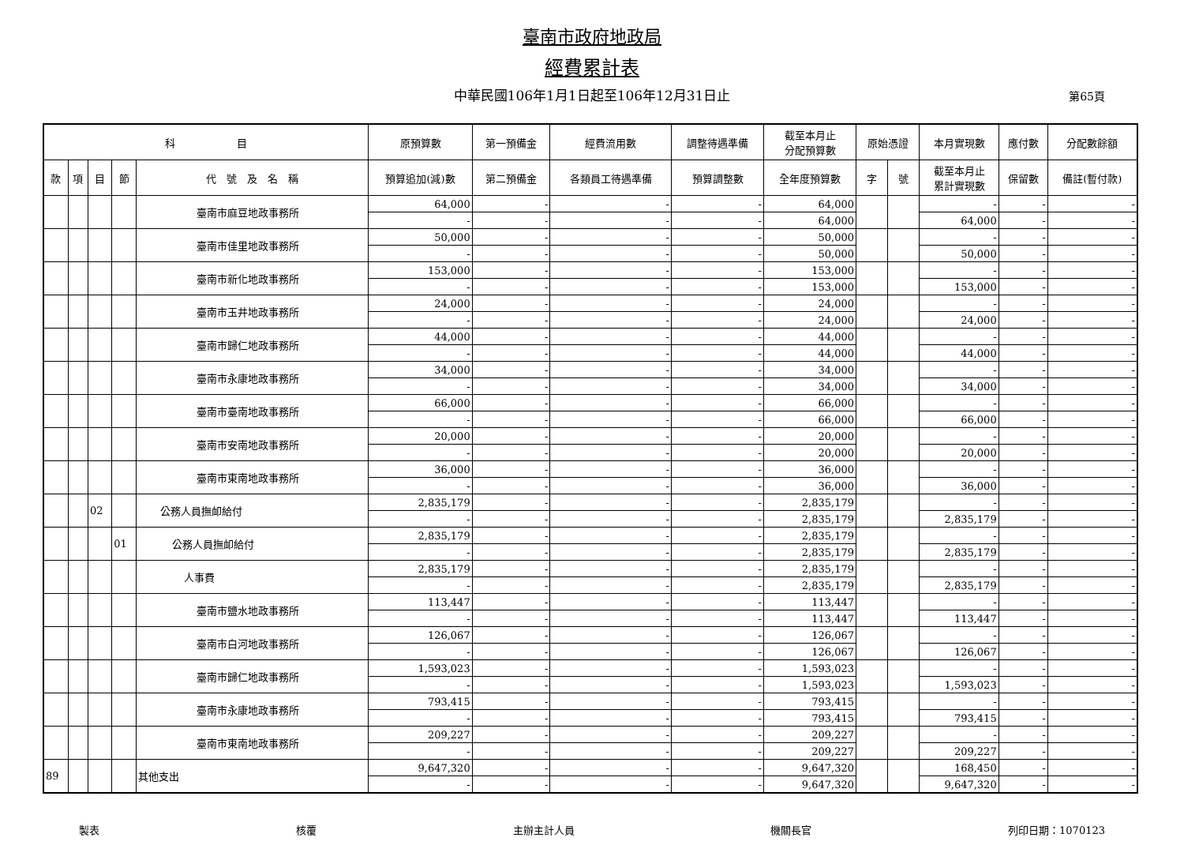臺南市政府地政局
經費累計表
中華民國106年1月1日起至106年12月31日止 第65頁
| 科 目 | | | | | 原預算數 | 第一預備金 | 經費流用數 | 調整待遇準備 | 截至本月止 分配預算數 | 原始憑證 | | 本月實現數 | 應付數 | 分配數餘額 |
| --- | --- | --- | --- | --- | --- | --- | --- | --- | --- | --- | --- | --- | --- | --- |
| 款 | 項 | 目 | 節 | 代 號 及 名 稱 | 預算追加(減)數 | 第二預備金 | 各類員工待遇準備 | 預算調整數 | 全年度預算數 | 字 | 號 | 截至本月止 累計實現數 | 保留數 | 備註(暫付款) |
| | | | | 臺南市麻豆地政事務所 | 64,000 | - | - | - | 64,000 | | | - | - | - |
| | | | | | - | - | - | - | 64,000 | | | 64,000 | - | - |
| | | | | 臺南市佳里地政事務所 | 50,000 | - | - | - | 50,000 | | | - | - | - |
| | | | | | - | - | - | - | 50,000 | | | 50,000 | - | - |
| | | | | 臺南市新化地政事務所 | 153,000 | - | - | - | 153,000 | | | - | - | - |
| | | | | | - | - | - | - | 153,000 | | | 153,000 | - | - |
| | | | | 臺南市玉井地政事務所 | 24,000 | - | - | - | 24,000 | | | - | - | - |
| | | | | | - | - | - | - | 24,000 | | | 24,000 | - | - |
| | | | | 臺南市歸仁地政事務所 | 44,000 | - | - | - | 44,000 | | | - | - | - |
| | | | | | - | - | - | - | 44,000 | | | 44,000 | - | - |
| | | | | 臺南市永康地政事務所 | 34,000 | - | - | - | 34,000 | | | - | - | - |
| | | | | | - | - | - | - | 34,000 | | | 34,000 | - | - |
| | | | | 臺南市臺南地政事務所 | 66,000 | - | - | - | 66,000 | | | - | - | - |
| | | | | | - | - | - | - | 66,000 | | | 66,000 | - | - |
| | | | | 臺南市安南地政事務所 | 20,000 | - | - | - | 20,000 | | | - | - | - |
| | | | | | - | - | - | - | 20,000 | | | 20,000 | - | - |
| | | | | 臺南市東南地政事務所 | 36,000 | - | - | - | 36,000 | | | - | - | - |
| | | | | | - | - | - | - | 36,000 | | | 36,000 | - | - |
| | | 02 | | 公務人員撫卹給付 | 2,835,179 | - | - | - | 2,835,179 | | | - | - | - |
| | | | | | - | - | - | - | 2,835,179 | | | 2,835,179 | - | - |
| | | | 01 | 公務人員撫卹給付 | 2,835,179 | - | - | - | 2,835,179 | | | - | - | - |
| | | | | | - | - | - | - | 2,835,179 | | | 2,835,179 | - | - |
| | | | | 人事費 | 2,835,179 | - | - | - | 2,835,179 | | | - | - | - |
| | | | | | - | - | - | - | 2,835,179 | | | 2,835,179 | - | - |
| | | | | 臺南市鹽水地政事務所 | 113,447 | - | - | - | 113,447 | | | - | - | - |
| | | | | | - | - | - | - | 113,447 | | | 113,447 | - | - |
| | | | | 臺南市白河地政事務所 | 126,067 | - | - | - | 126,067 | | | - | - | - |
| | | | | | - | - | - | - | 126,067 | | | 126,067 | - | - |
| | | | | 臺南市歸仁地政事務所 | 1,593,023 | - | - | - | 1,593,023 | | | - | - | - |
| | | | | | - | - | - | - | 1,593,023 | | | 1,593,023 | - | - |
| | | | | 臺南市永康地政事務所 | 793,415 | - | - | - | 793,415 | | | - | - | - |
| | | | | | - | - | - | - | 793,415 | | | 793,415 | - | - |
| | | | | 臺南市東南地政事務所 | 209,227 | - | - | - | 209,227 | | | - | - | - |
| | | | | | - | - | - | - | 209,227 | | | 209,227 | - | - |
| 89 | | | | 其他支出 | 9,647,320 | - | - | - | 9,647,320 | | | 168,450 | - | - |
| | | | | | - | - | - | - | 9,647,320 | | | 9,647,320 | - | - |
製表 核覆 主辦主計人員 機關長官 列印日期：1070123